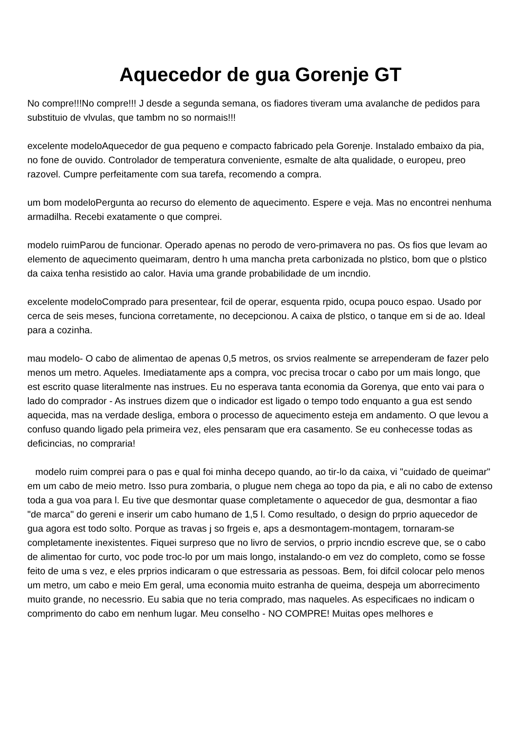Aquecedor de gua Gorenje GT
No compre!!!No compre!!! J desde a segunda semana, os fiadores tiveram uma avalanche de pedidos para substituio de vlvulas, que tambm no so normais!!!
excelente modeloAquecedor de gua pequeno e compacto fabricado pela Gorenje. Instalado embaixo da pia, no fone de ouvido. Controlador de temperatura conveniente, esmalte de alta qualidade, o europeu, preo razovel. Cumpre perfeitamente com sua tarefa, recomendo a compra.
um bom modeloPergunta ao recurso do elemento de aquecimento. Espere e veja. Mas no encontrei nenhuma armadilha. Recebi exatamente o que comprei.
modelo ruimParou de funcionar. Operado apenas no perodo de vero-primavera no pas. Os fios que levam ao elemento de aquecimento queimaram, dentro h uma mancha preta carbonizada no plstico, bom que o plstico da caixa tenha resistido ao calor. Havia uma grande probabilidade de um incndio.
excelente modeloComprado para presentear, fcil de operar, esquenta rpido, ocupa pouco espao. Usado por cerca de seis meses, funciona corretamente, no decepcionou. A caixa de plstico, o tanque em si de ao. Ideal para a cozinha.
mau modelo- O cabo de alimentao de apenas 0,5 metros, os srvios realmente se arrependeram de fazer pelo menos um metro. Aqueles. Imediatamente aps a compra, voc precisa trocar o cabo por um mais longo, que est escrito quase literalmente nas instrues. Eu no esperava tanta economia da Gorenya, que ento vai para o lado do comprador - As instrues dizem que o indicador est ligado o tempo todo enquanto a gua est sendo aquecida, mas na verdade desliga, embora o processo de aquecimento esteja em andamento. O que levou a confuso quando ligado pela primeira vez, eles pensaram que era casamento. Se eu conhecesse todas as deficincias, no compraria!
modelo ruim comprei para o pas e qual foi minha decepo quando, ao tir-lo da caixa, vi "cuidado de queimar" em um cabo de meio metro. Isso pura zombaria, o plugue nem chega ao topo da pia, e ali no cabo de extenso toda a gua voa para l. Eu tive que desmontar quase completamente o aquecedor de gua, desmontar a fiao "de marca" do gereni e inserir um cabo humano de 1,5 l. Como resultado, o design do prprio aquecedor de gua agora est todo solto. Porque as travas j so frgeis e, aps a desmontagem-montagem, tornaram-se completamente inexistentes. Fiquei surpreso que no livro de servios, o prprio incndio escreve que, se o cabo de alimentao for curto, voc pode troc-lo por um mais longo, instalando-o em vez do completo, como se fosse feito de uma s vez, e eles prprios indicaram o que estressaria as pessoas. Bem, foi difcil colocar pelo menos um metro, um cabo e meio Em geral, uma economia muito estranha de queima, despeja um aborrecimento muito grande, no necessrio. Eu sabia que no teria comprado, mas naqueles. As especificaes no indicam o comprimento do cabo em nenhum lugar. Meu conselho - NO COMPRE! Muitas opes melhores e